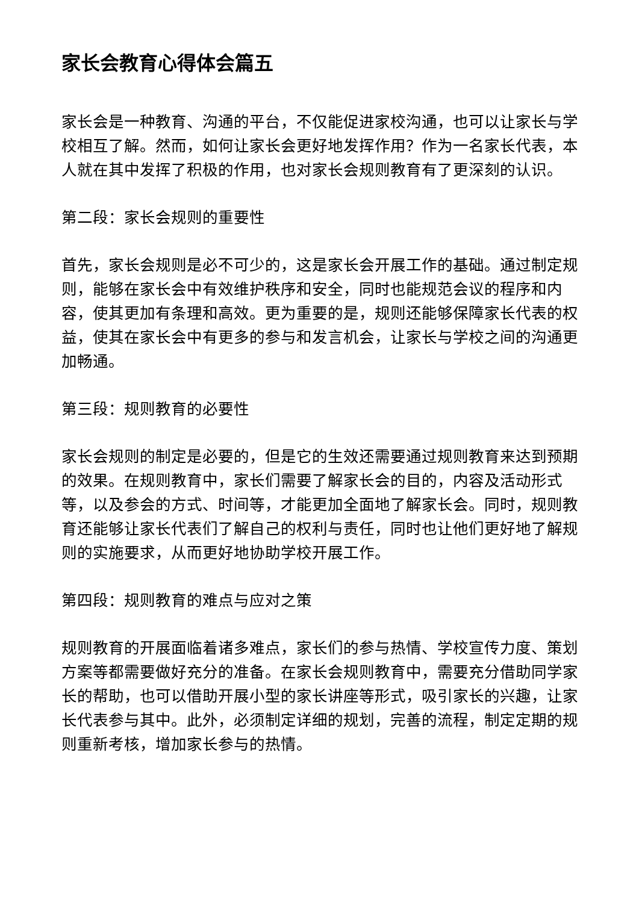家长会教育心得体会篇五
家长会是一种教育、沟通的平台，不仅能促进家校沟通，也可以让家长与学校相互了解。然而，如何让家长会更好地发挥作用？作为一名家长代表，本人就在其中发挥了积极的作用，也对家长会规则教育有了更深刻的认识。
第二段：家长会规则的重要性
首先，家长会规则是必不可少的，这是家长会开展工作的基础。通过制定规则，能够在家长会中有效维护秩序和安全，同时也能规范会议的程序和内容，使其更加有条理和高效。更为重要的是，规则还能够保障家长代表的权益，使其在家长会中有更多的参与和发言机会，让家长与学校之间的沟通更加畅通。
第三段：规则教育的必要性
家长会规则的制定是必要的，但是它的生效还需要通过规则教育来达到预期的效果。在规则教育中，家长们需要了解家长会的目的，内容及活动形式等，以及参会的方式、时间等，才能更加全面地了解家长会。同时，规则教育还能够让家长代表们了解自己的权利与责任，同时也让他们更好地了解规则的实施要求，从而更好地协助学校开展工作。
第四段：规则教育的难点与应对之策
规则教育的开展面临着诸多难点，家长们的参与热情、学校宣传力度、策划方案等都需要做好充分的准备。在家长会规则教育中，需要充分借助同学家长的帮助，也可以借助开展小型的家长讲座等形式，吸引家长的兴趣，让家长代表参与其中。此外，必须制定详细的规划，完善的流程，制定定期的规则重新考核，增加家长参与的热情。